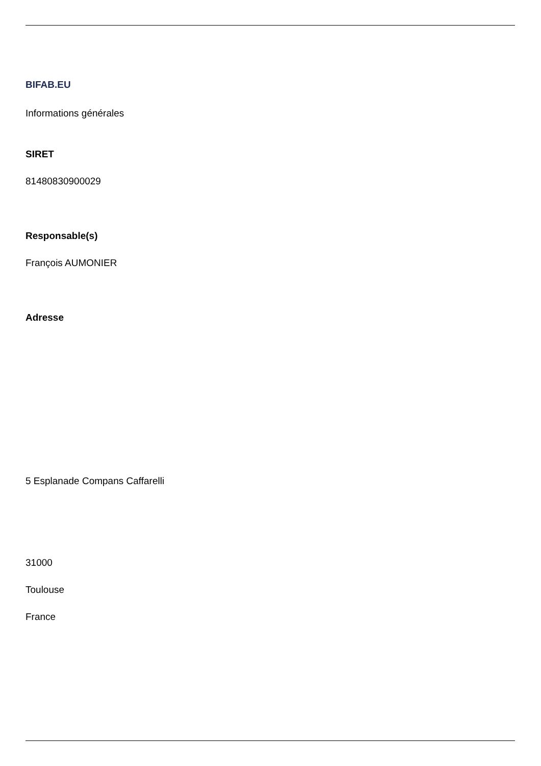BIFAB.EU
Informations générales
SIRET
81480830900029
Responsable(s)
François AUMONIER
Adresse
5 Esplanade Compans Caffarelli
31000
Toulouse
France